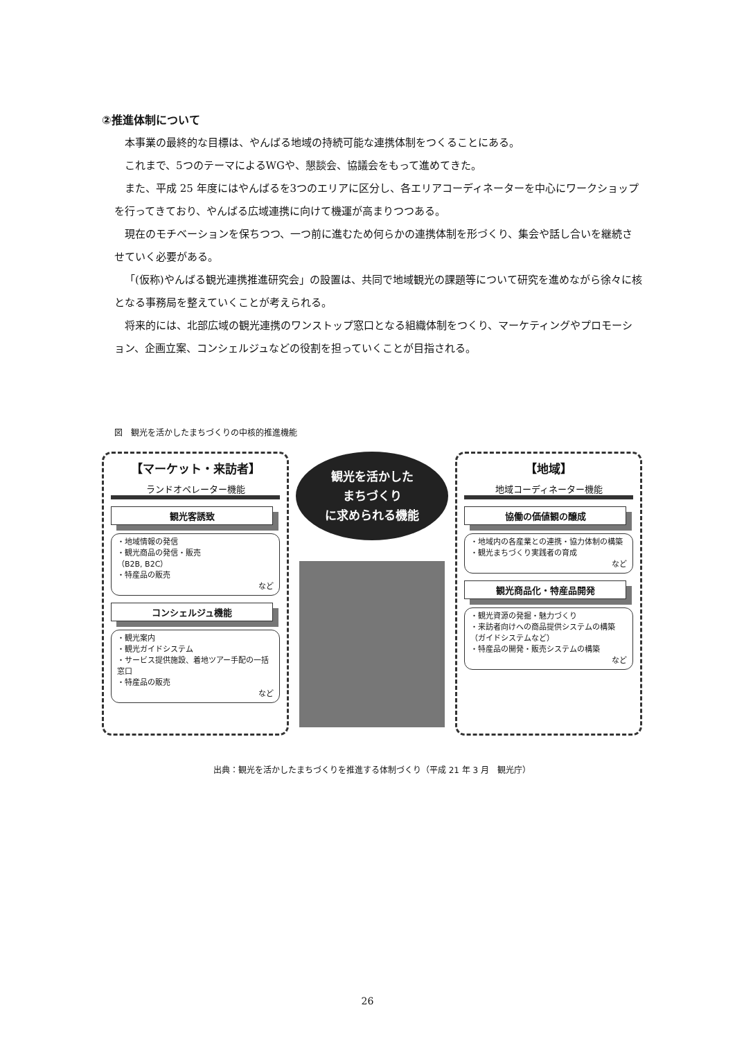②推進体制について
本事業の最終的な目標は、やんばる地域の持続可能な連携体制をつくることにある。
これまで、5つのテーマによるWGや、懇談会、協議会をもって進めてきた。
また、平成 25 年度にはやんばるを3つのエリアに区分し、各エリアコーディネーターを中心にワークショップを行ってきており、やんばる広域連携に向けて機運が高まりつつある。
現在のモチベーションを保ちつつ、一つ前に進むため何らかの連携体制を形づくり、集会や話し合いを継続させていく必要がある。
「(仮称)やんばる観光連携推進研究会」の設置は、共同で地域観光の課題等について研究を進めながら徐々に核となる事務局を整えていくことが考えられる。
将来的には、北部広域の観光連携のワンストップ窓口となる組織体制をつくり、マーケティングやプロモーション、企画立案、コンシェルジュなどの役割を担っていくことが目指される。
図　観光を活かしたまちづくりの中核的推進機能
【マーケット・来訪者】
ランドオペレーター機能
観光客誘致
・地域情報の発信
・観光商品の発信・販売
（B2B, B2C）
・特産品の販売
など
コンシェルジュ機能
・観光案内
・観光ガイドシステム
・サービス提供施設、着地ツアー手配の一括窓口
・特産品の販売
など
観光を活かした
まちづくり
に求められる機能
【地域】
地域コーディネーター機能
協働の価値観の醸成
・地域内の各産業との連携・協力体制の構築
・観光まちづくり実践者の育成
など
観光商品化・特産品開発
・観光資源の発掘・魅力づくり
・来訪者向けへの商品提供システムの構築（ガイドシステムなど）
・特産品の開発・販売システムの構築
など
出典：観光を活かしたまちづくりを推進する体制づくり（平成 21 年 3 月　観光庁）
26